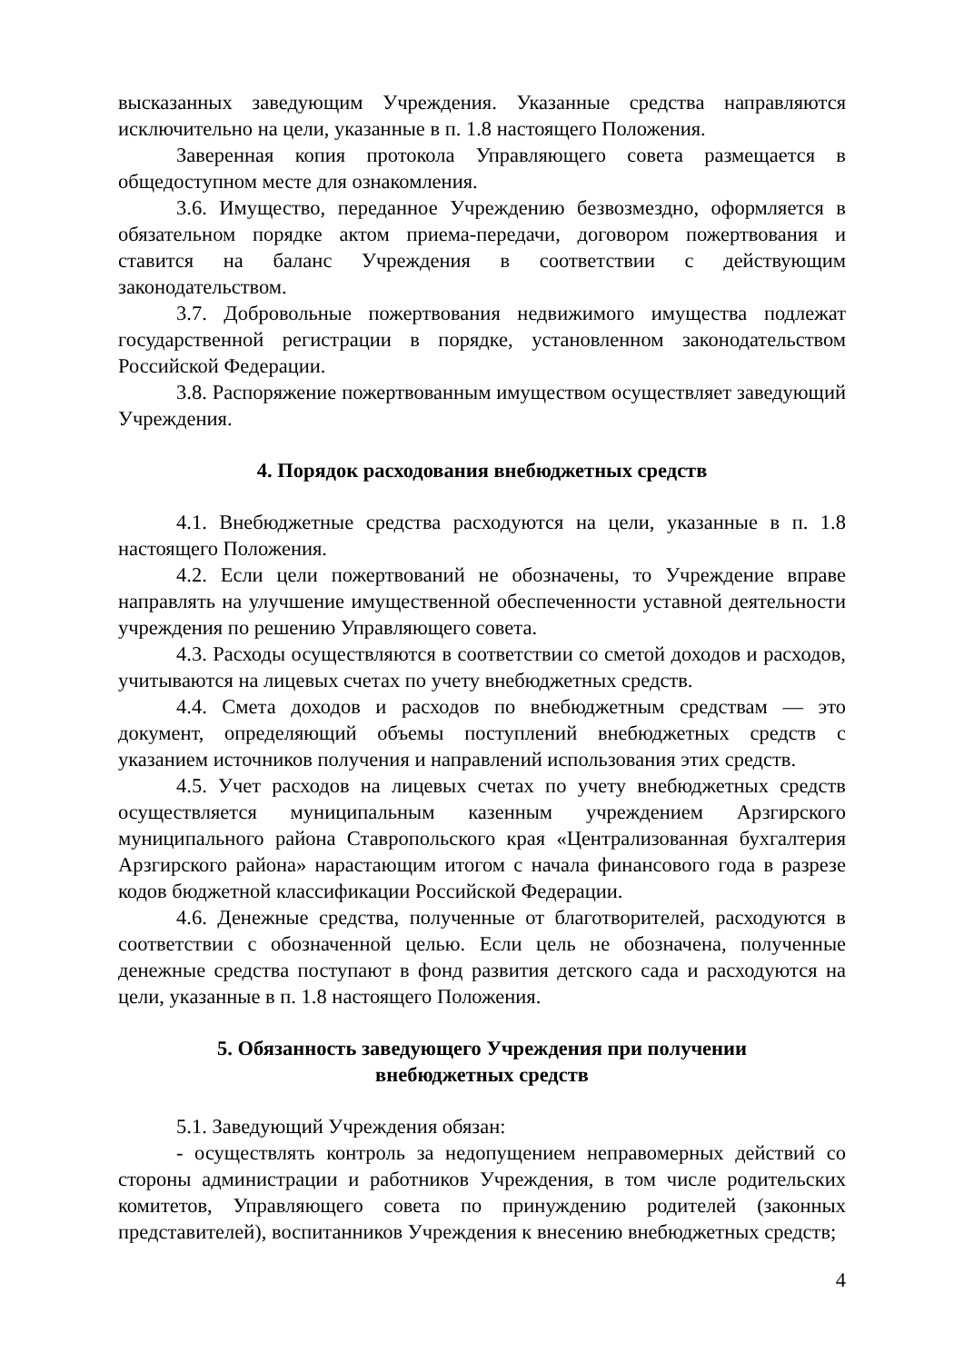высказанных заведующим Учреждения. Указанные средства направляются исключительно на цели, указанные в п. 1.8 настоящего Положения.
Заверенная копия протокола Управляющего совета размещается в общедоступном месте для ознакомления.
3.6. Имущество, переданное Учреждению безвозмездно, оформляется в обязательном порядке актом приема-передачи, договором пожертвования и ставится на баланс Учреждения в соответствии с действующим законодательством.
3.7. Добровольные пожертвования недвижимого имущества подлежат государственной регистрации в порядке, установленном законодательством Российской Федерации.
3.8. Распоряжение пожертвованным имуществом осуществляет заведующий Учреждения.
4. Порядок расходования внебюджетных средств
4.1. Внебюджетные средства расходуются на цели, указанные в п. 1.8 настоящего Положения.
4.2. Если цели пожертвований не обозначены, то Учреждение вправе направлять на улучшение имущественной обеспеченности уставной деятельности учреждения по решению Управляющего совета.
4.3. Расходы осуществляются в соответствии со сметой доходов и расходов, учитываются на лицевых счетах по учету внебюджетных средств.
4.4. Смета доходов и расходов по внебюджетным средствам — это документ, определяющий объемы поступлений внебюджетных средств с указанием источников получения и направлений использования этих средств.
4.5. Учет расходов на лицевых счетах по учету внебюджетных средств осуществляется муниципальным казенным учреждением Арзгирского муниципального района Ставропольского края «Централизованная бухгалтерия Арзгирского района» нарастающим итогом с начала финансового года в разрезе кодов бюджетной классификации Российской Федерации.
4.6. Денежные средства, полученные от благотворителей, расходуются в соответствии с обозначенной целью. Если цель не обозначена, полученные денежные средства поступают в фонд развития детского сада и расходуются на цели, указанные в п. 1.8 настоящего Положения.
5. Обязанность заведующего Учреждения при получении
внебюджетных средств
5.1. Заведующий Учреждения обязан:
- осуществлять контроль за недопущением неправомерных действий со стороны администрации и работников Учреждения, в том числе родительских комитетов, Управляющего совета по принуждению родителей (законных представителей), воспитанников Учреждения к внесению внебюджетных средств;
4